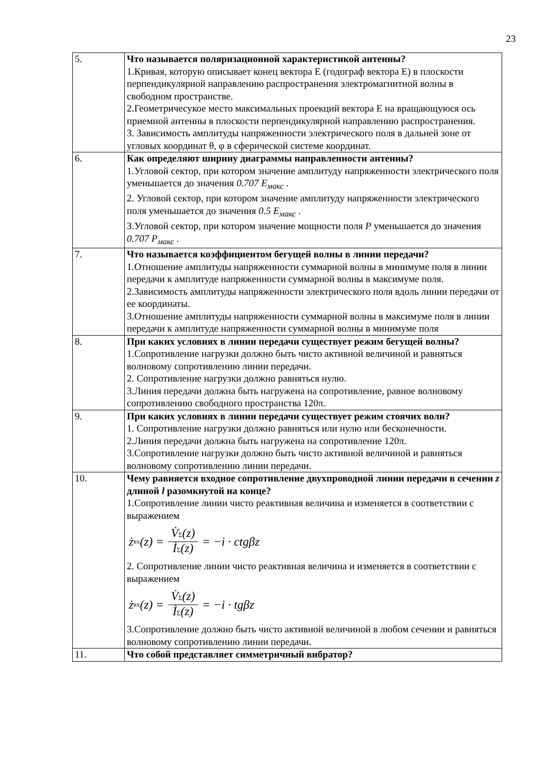23
| 5. | Что называется поляризационной характеристикой антенны? 1.Кривая, которую описывает конец вектора Е (годограф вектора Е) в плоскости перпендикулярной направлению распространения электромагнитной волны в свободном пространстве. 2.Геометричесукое место максимальных проекций вектора Е на вращающуюся ось приемной антенны в плоскости перпендикулярной направлению распространения. 3. Зависимость амплитуды напряженности электрического поля в дальней зоне от угловых координат θ, φ в сферической системе координат. |
| 6. | Как определяют ширину диаграммы направленности антенны? 1.Угловой сектор, при котором значение амплитуду напряженности электрического поля уменьшается до значения 0.707 E<sub>макс</sub> . 2. Угловой сектор, при котором значение амплитуду напряженности электрического поля уменьшается до значения 0.5 E<sub>макс</sub> . 3.Угловой сектор, при котором значение мощности поля P уменьшается до значения 0.707 P<sub>макс</sub> . |
| 7. | Что называется коэффициентом бегущей волны в линии передачи? 1.Отношение амплитуды напряженности суммарной волны в минимуме поля в линии передачи к амплитуде напряженности суммарной волны в максимуме поля. 2.Зависимость амплитуды напряженности электрического поля вдоль линии передачи от ее координаты. 3.Отношение амплитуды напряженности суммарной волны в максимуме поля в линии передачи к амплитуде напряженности суммарной волны в минимуме поля |
| 8. | При каких условиях в линии передачи существует режим бегущей волны? 1.Сопротивление нагрузки должно быть чисто активной величиной и равняться волновому сопротивлению линии передачи. 2. Сопротивление нагрузки должно равняться нулю. 3.Линия передачи должна быть нагружена на сопротивление, равное волновому сопротивлению свободного пространства 120π. |
| 9. | При каких условиях в линии передачи существует режим стоячих волн? 1. Сопротивление нагрузки должно равняться или нулю или бесконечности. 2.Линия передачи должна быть нагружена на сопротивление 120π. 3.Сопротивление нагрузки должно быть чисто активной величиной и равняться волновому сопротивлению линии передачи. |
| 10. | Чему равняется входное сопротивление двухпроводной линии передачи в сечении z длиной l разомкнутой на конце? 1.Сопротивление линии чисто реактивная величина и изменяется в соответствии с выражением ż вх (z) = V̇ Σ (z) İ Σ (z) = −i · ctgβz 2. Сопротивление линии чисто реактивная величина и изменяется в соответствии с выражением ż вх (z) = V̇ Σ (z) İ Σ (z) = −i · tgβz 3.Сопротивление должно быть чисто активной величиной в любом сечении и равняться волновому сопротивлению линии передачи. |
| 11. | Что собой представляет симметричный вибратор? |